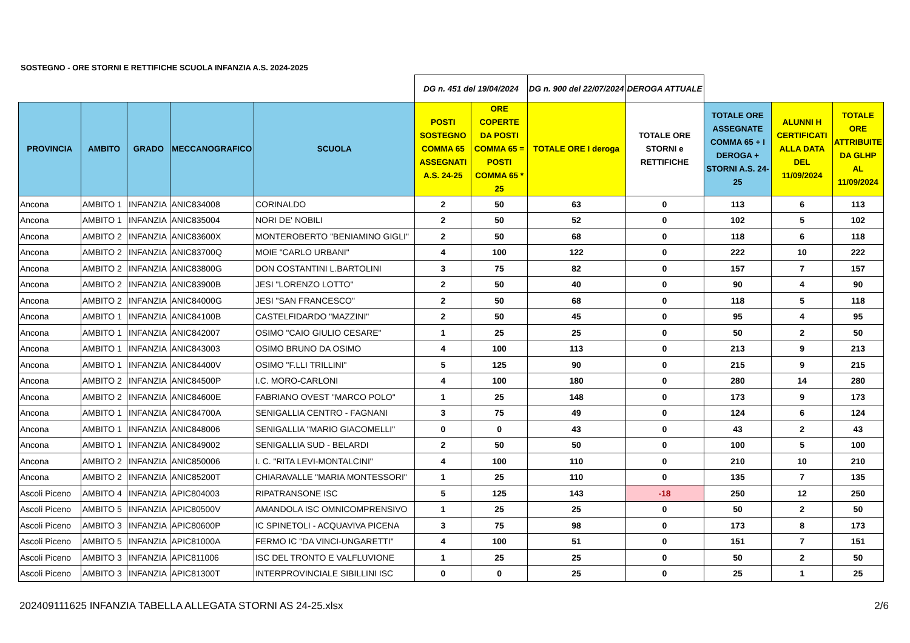SOSTEGNO - ORE STORNI E RETTIFICHE SCUOLA INFANZIA A.S. 2024-2025
| | | | | | DG n. 451 del 19/04/2024 | | DG n. 900 del 22/07/2024 | DEROGA ATTUALE | | | |
| PROVINCIA | AMBITO | GRADO | MECCANOGRAFICO | SCUOLA | POSTI SOSTEGNO COMMA 65 ASSEGNATI A.S. 24-25 | ORE COPERTE DA POSTI COMMA 65 = POSTI COMMA 65 * 25 | TOTALE ORE I deroga | TOTALE ORE STORNI e RETTIFICHE | TOTALE ORE ASSEGNATE COMMA 65 + I DEROGA + STORNI A.S. 24-25 | ALUNNI H CERTIFICATI ALLA DATA DEL 11/09/2024 | TOTALE ORE ATTRIBUITE DA GLHP AL 11/09/2024 |
| Ancona | AMBITO 1 | INFANZIA | ANIC834008 | CORINALDO | 2 | 50 | 63 | 0 | 113 | 6 | 113 |
| Ancona | AMBITO 1 | INFANZIA | ANIC835004 | NORI DE' NOBILI | 2 | 50 | 52 | 0 | 102 | 5 | 102 |
| Ancona | AMBITO 2 | INFANZIA | ANIC83600X | MONTEROBERTO "BENIAMINO GIGLI" | 2 | 50 | 68 | 0 | 118 | 6 | 118 |
| Ancona | AMBITO 2 | INFANZIA | ANIC83700Q | MOIE "CARLO URBANI" | 4 | 100 | 122 | 0 | 222 | 10 | 222 |
| Ancona | AMBITO 2 | INFANZIA | ANIC83800G | DON COSTANTINI L.BARTOLINI | 3 | 75 | 82 | 0 | 157 | 7 | 157 |
| Ancona | AMBITO 2 | INFANZIA | ANIC83900B | JESI "LORENZO LOTTO" | 2 | 50 | 40 | 0 | 90 | 4 | 90 |
| Ancona | AMBITO 2 | INFANZIA | ANIC84000G | JESI "SAN FRANCESCO" | 2 | 50 | 68 | 0 | 118 | 5 | 118 |
| Ancona | AMBITO 1 | INFANZIA | ANIC84100B | CASTELFIDARDO "MAZZINI" | 2 | 50 | 45 | 0 | 95 | 4 | 95 |
| Ancona | AMBITO 1 | INFANZIA | ANIC842007 | OSIMO "CAIO GIULIO CESARE" | 1 | 25 | 25 | 0 | 50 | 2 | 50 |
| Ancona | AMBITO 1 | INFANZIA | ANIC843003 | OSIMO BRUNO DA OSIMO | 4 | 100 | 113 | 0 | 213 | 9 | 213 |
| Ancona | AMBITO 1 | INFANZIA | ANIC84400V | OSIMO "F.LLI TRILLINI" | 5 | 125 | 90 | 0 | 215 | 9 | 215 |
| Ancona | AMBITO 2 | INFANZIA | ANIC84500P | I.C. MORO-CARLONI | 4 | 100 | 180 | 0 | 280 | 14 | 280 |
| Ancona | AMBITO 2 | INFANZIA | ANIC84600E | FABRIANO OVEST "MARCO POLO" | 1 | 25 | 148 | 0 | 173 | 9 | 173 |
| Ancona | AMBITO 1 | INFANZIA | ANIC84700A | SENIGALLIA CENTRO - FAGNANI | 3 | 75 | 49 | 0 | 124 | 6 | 124 |
| Ancona | AMBITO 1 | INFANZIA | ANIC848006 | SENIGALLIA "MARIO GIACOMELLI" | 0 | 0 | 43 | 0 | 43 | 2 | 43 |
| Ancona | AMBITO 1 | INFANZIA | ANIC849002 | SENIGALLIA SUD - BELARDI | 2 | 50 | 50 | 0 | 100 | 5 | 100 |
| Ancona | AMBITO 2 | INFANZIA | ANIC850006 | I. C. "RITA LEVI-MONTALCINI" | 4 | 100 | 110 | 0 | 210 | 10 | 210 |
| Ancona | AMBITO 2 | INFANZIA | ANIC85200T | CHIARAVALLE "MARIA MONTESSORI" | 1 | 25 | 110 | 0 | 135 | 7 | 135 |
| Ascoli Piceno | AMBITO 4 | INFANZIA | APIC804003 | RIPATRANSONE ISC | 5 | 125 | 143 | -18 | 250 | 12 | 250 |
| Ascoli Piceno | AMBITO 5 | INFANZIA | APIC80500V | AMANDOLA ISC OMNICOMPRENSIVO | 1 | 25 | 25 | 0 | 50 | 2 | 50 |
| Ascoli Piceno | AMBITO 3 | INFANZIA | APIC80600P | IC SPINETOLI - ACQUAVIVA PICENA | 3 | 75 | 98 | 0 | 173 | 8 | 173 |
| Ascoli Piceno | AMBITO 5 | INFANZIA | APIC81000A | FERMO IC "DA VINCI-UNGARETTI" | 4 | 100 | 51 | 0 | 151 | 7 | 151 |
| Ascoli Piceno | AMBITO 3 | INFANZIA | APIC811006 | ISC DEL TRONTO E VALFLUVIONE | 1 | 25 | 25 | 0 | 50 | 2 | 50 |
| Ascoli Piceno | AMBITO 3 | INFANZIA | APIC81300T | INTERPROVINCIALE SIBILLINI ISC | 0 | 0 | 25 | 0 | 25 | 1 | 25 |
202409111625 INFANZIA TABELLA ALLEGATA STORNI AS 24-25.xlsx
2/6